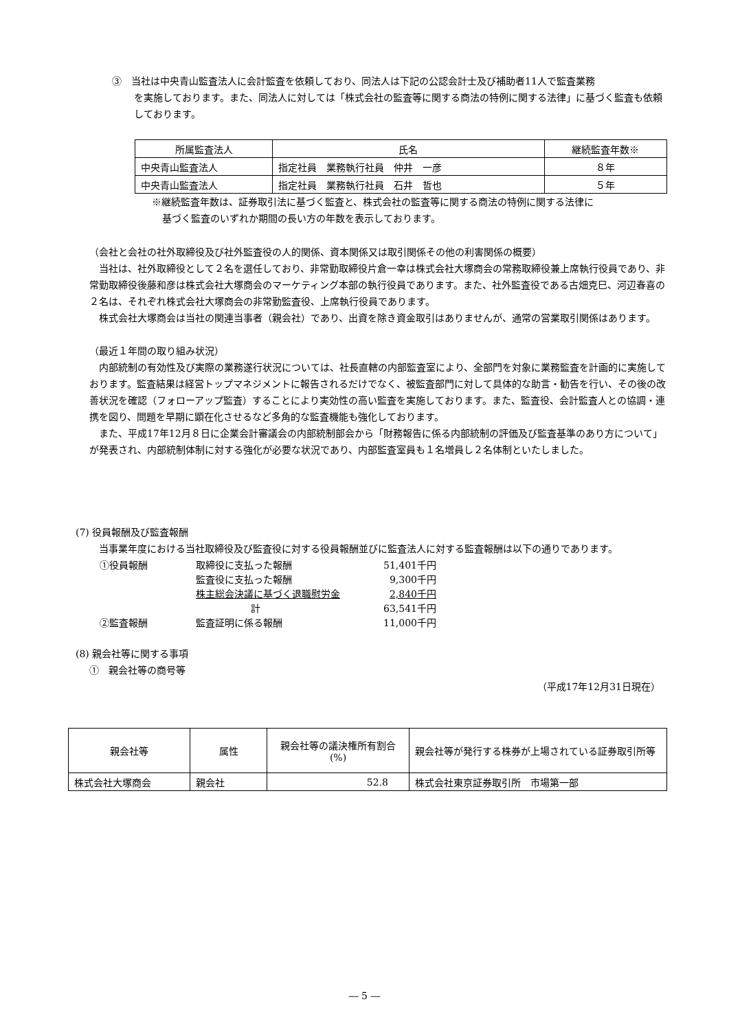③　当社は中央青山監査法人に会計監査を依頼しており、同法人は下記の公認会計士及び補助者11人で監査業務
を実施しております。また、同法人に対しては「株式会社の監査等に関する商法の特例に関する法律」に基づく監査も依頼しております。
| 所属監査法人 | 氏名 | 継続監査年数※ |
| --- | --- | --- |
| 中央青山監査法人 | 指定社員 業務執行社員 仲井 一彦 | ８年 |
| 中央青山監査法人 | 指定社員 業務執行社員 石井 哲也 | ５年 |
※継続監査年数は、証券取引法に基づく監査と、株式会社の監査等に関する商法の特例に関する法律に
基づく監査のいずれか期間の長い方の年数を表示しております。
（会社と会社の社外取締役及び社外監査役の人的関係、資本関係又は取引関係その他の利害関係の概要）
　当社は、社外取締役として２名を選任しており、非常勤取締役片倉一幸は株式会社大塚商会の常務取締役兼上席執行役員であり、非常勤取締役後藤和彦は株式会社大塚商会のマーケティング本部の執行役員であります。また、社外監査役である古畑克巳、河辺春喜の２名は、それぞれ株式会社大塚商会の非常勤監査役、上席執行役員であります。
　株式会社大塚商会は当社の関連当事者（親会社）であり、出資を除き資金取引はありませんが、通常の営業取引関係はあります。
（最近１年間の取り組み状況）
　内部統制の有効性及び実際の業務遂行状況については、社長直轄の内部監査室により、全部門を対象に業務監査を計画的に実施しております。監査結果は経営トップマネジメントに報告されるだけでなく、被監査部門に対して具体的な助言・勧告を行い、その後の改善状況を確認（フォローアップ監査）することにより実効性の高い監査を実施しております。また、監査役、会計監査人との協調・連携を図り、問題を早期に顕在化させるなど多角的な監査機能も強化しております。
　また、平成17年12月８日に企業会計審議会の内部統制部会から「財務報告に係る内部統制の評価及び監査基準のあり方について」が発表され、内部統制体制に対する強化が必要な状況であり、内部監査室員も１名増員し２名体制といたしました。
(7) 役員報酬及び監査報酬
　当事業年度における当社取締役及び監査役に対する役員報酬並びに監査法人に対する監査報酬は以下の通りであります。
| ①役員報酬 | 取締役に支払った報酬 | 51,401千円 |
| | 監査役に支払った報酬 | 9,300千円 |
| | 株主総会決議に基づく退職慰労金 | 2,840千円 |
| | 計 | 63,541千円 |
| ②監査報酬 | 監査証明に係る報酬 | 11,000千円 |
(8) 親会社等に関する事項
①　親会社等の商号等
（平成17年12月31日現在）
| 親会社等 | 属性 | 親会社等の議決権所有割合(%) | 親会社等が発行する株券が上場されている証券取引所等 |
| --- | --- | --- | --- |
| 株式会社大塚商会 | 親会社 | 52.8 | 株式会社東京証券取引所 市場第一部 |
― 5 ―